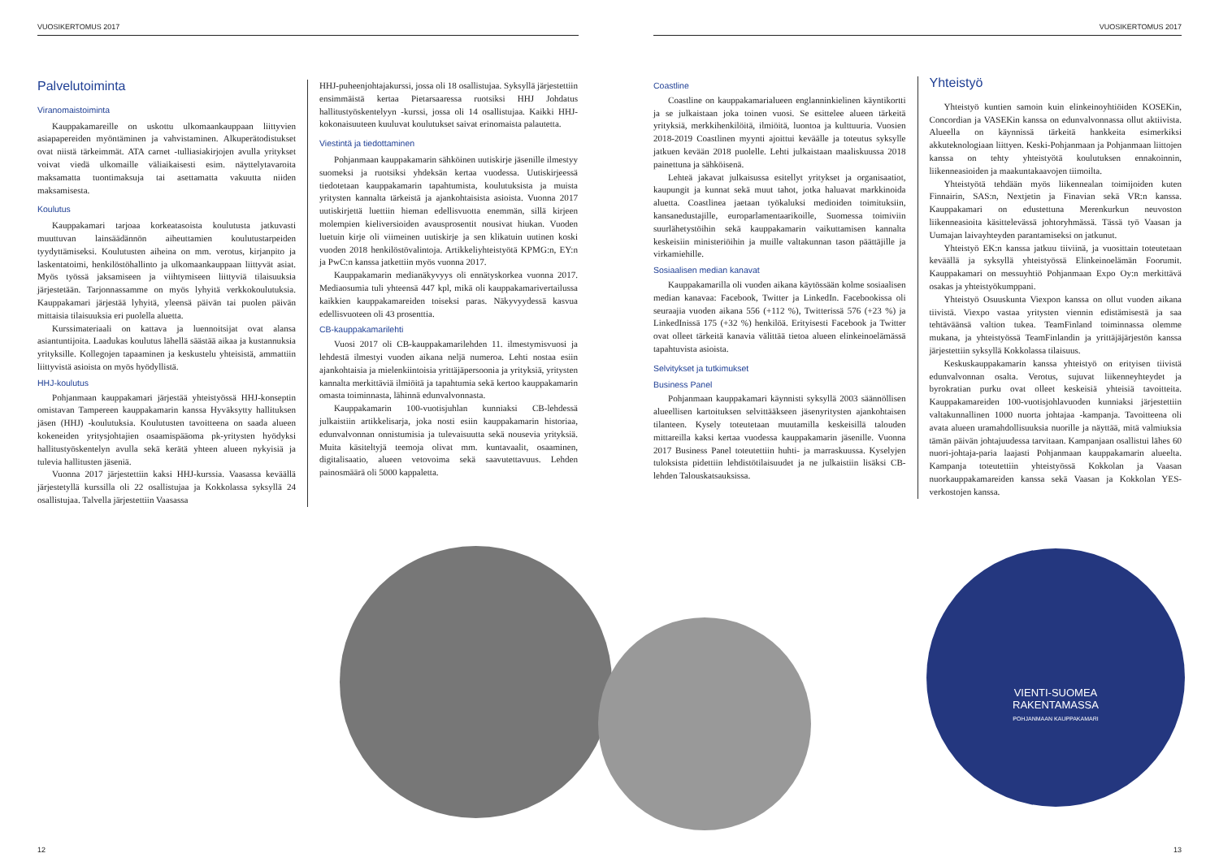VUOSIKERTOMUS 2017
Palvelutoiminta
Viranomaistoiminta
Kauppakamareille on uskottu ulkomaankauppaan liittyvien asiapapereiden myöntäminen ja vahvistaminen. Alkuperätodistukset ovat niistä tärkeimmät. ATA carnet -tulliasiakirjojen avulla yritykset voivat viedä ulkomaille väliaikaisesti esim. näyttelytavaroita maksamatta tuontimaksuja tai asettamatta vakuutta niiden maksamisesta.
Koulutus
Kauppakamari tarjoaa korkeatasoista koulutusta jatkuvasti muuttuvan lainsäädännön aiheuttamien koulutustarpeiden tyydyttämiseksi. Koulutusten aiheina on mm. verotus, kirjanpito ja laskentatoimi, henkilöstöhallinto ja ulkomaankauppaan liittyvät asiat. Myös työssä jaksamiseen ja viihtymiseen liittyviä tilaisuuksia järjestetään. Tarjonnassamme on myös lyhyitä verkkokoulutuksia. Kauppakamari järjestää lyhyitä, yleensä päivän tai puolen päivän mittaisia tilaisuuksia eri puolella aluetta.
Kurssimateriaali on kattava ja luennoitsijat ovat alansa asiantuntijoita. Laadukas koulutus lähellä säästää aikaa ja kustannuksia yrityksille. Kollegojen tapaaminen ja keskustelu yhteisistä, ammattiin liittyvistä asioista on myös hyödyllistä.
HHJ-koulutus
Pohjanmaan kauppakamari järjestää yhteistyössä HHJ-konseptin omistavan Tampereen kauppakamarin kanssa Hyväksytty hallituksen jäsen (HHJ) -koulutuksia. Koulutusten tavoitteena on saada alueen kokeneiden yritysjohtajien osaamispääoma pk-yritysten hyödyksi hallitustyöskentelyn avulla sekä kerätä yhteen alueen nykyisiä ja tulevia hallitusten jäseniä.
Vuonna 2017 järjestettiin kaksi HHJ-kurssia. Vaasassa keväällä järjestetyllä kurssilla oli 22 osallistujaa ja Kokkolassa syksyllä 24 osallistujaa. Talvella järjestettiin Vaasassa
HHJ-puheenjohtajakurssi, jossa oli 18 osallistujaa. Syksyllä järjestettiin ensimmäistä kertaa Pietarsaaressa ruotsiksi HHJ Johdatus hallitustyöskentelyyn -kurssi, jossa oli 14 osallistujaa. Kaikki HHJ-kokonaisuuteen kuuluvat koulutukset saivat erinomaista palautetta.
Viestintä ja tiedottaminen
Pohjanmaan kauppakamarin sähköinen uutiskirje jäsenille ilmestyy suomeksi ja ruotsiksi yhdeksän kertaa vuodessa. Uutiskirjeessä tiedotetaan kauppakamarin tapahtumista, koulutuksista ja muista yritysten kannalta tärkeistä ja ajankohtaisista asioista. Vuonna 2017 uutiskirjettä luettiin hieman edellisvuotta enemmän, sillä kirjeen molempien kieliversioiden avausprosentit nousivat hiukan. Vuoden luetuin kirje oli viimeinen uutiskirje ja sen klikatuin uutinen koski vuoden 2018 henkilöstövalintoja. Artikkeliyhteistyötä KPMG:n, EY:n ja PwC:n kanssa jatkettiin myös vuonna 2017.
Kauppakamarin medianäkyvyys oli ennätyskorkea vuonna 2017. Mediaosumia tuli yhteensä 447 kpl, mikä oli kauppakamarivertailussa kaikkien kauppakamareiden toiseksi paras. Näkyvyydessä kasvua edellisvuoteen oli 43 prosenttia.
CB-kauppakamarilehti
Vuosi 2017 oli CB-kauppakamarilehden 11. ilmestymisvuosi ja lehdestä ilmestyi vuoden aikana neljä numeroa. Lehti nostaa esiin ajankohtaisia ja mielenkiintoisia yrittäjäpersoonia ja yrityksiä, yritysten kannalta merkittäviä ilmiöitä ja tapahtumia sekä kertoo kauppakamarin omasta toiminnasta, lähinnä edunvalvonnasta.
Kauppakamarin 100-vuotisjuhlan kunniaksi CB-lehdessä julkaistiin artikkelisarja, joka nosti esiin kauppakamarin historiaa, edunvalvonnan onnistumisia ja tulevaisuutta sekä nousevia yrityksiä. Muita käsiteltyjä teemoja olivat mm. kuntavaalit, osaaminen, digitalisaatio, alueen vetovoima sekä saavutettavuus. Lehden painosmäärä oli 5000 kappaletta.
12
VUOSIKERTOMUS 2017
Coastline
Coastline on kauppakamarialueen englanninkielinen käyntikortti ja se julkaistaan joka toinen vuosi. Se esittelee alueen tärkeitä yrityksiä, merkkihenkilöitä, ilmiöitä, luontoa ja kulttuuria. Vuosien 2018-2019 Coastlinen myynti ajoittui keväälle ja toteutus syksylle jatkuen kevään 2018 puolelle. Lehti julkaistaan maaliskuussa 2018 painettuna ja sähköisenä.
Lehteä jakavat julkaisussa esitellyt yritykset ja organisaatiot, kaupungit ja kunnat sekä muut tahot, jotka haluavat markkinoida aluetta. Coastlinea jaetaan työkaluksi medioiden toimituksiin, kansanedustajille, europarlamentaarikoille, Suomessa toimiviin suurlähetystöihin sekä kauppakamarin vaikuttamisen kannalta keskeisiin ministeriöihin ja muille valtakunnan tason päättäjille ja virkamiehille.
Sosiaalisen median kanavat
Kauppakamarilla oli vuoden aikana käytössään kolme sosiaalisen median kanavaa: Facebook, Twitter ja LinkedIn. Facebookissa oli seuraajia vuoden aikana 556 (+112 %), Twitterissä 576 (+23 %) ja LinkedInissä 175 (+32 %) henkilöä. Erityisesti Facebook ja Twitter ovat olleet tärkeitä kanavia välittää tietoa alueen elinkeinoelämässä tapahtuvista asioista.
Selvitykset ja tutkimukset
Business Panel
Pohjanmaan kauppakamari käynnisti syksyllä 2003 säännöllisen alueellisen kartoituksen selvittääkseen jäsenyritysten ajankohtaisen tilanteen. Kysely toteutetaan muutamilla keskeisillä talouden mittareilla kaksi kertaa vuodessa kauppakamarin jäsenille. Vuonna 2017 Business Panel toteutettiin huhti- ja marraskuussa. Kyselyjen tuloksista pidettiin lehdistötilaisuudet ja ne julkaistiin lisäksi CB-lehden Talouskatsauksissa.
Yhteistyö
Yhteistyö kuntien samoin kuin elinkeinoyhtiöiden KOSEKin, Concordian ja VASEKin kanssa on edunvalvonnassa ollut aktiivista. Alueella on käynnissä tärkeitä hankkeita esimerkiksi akkuteknologiaan liittyen. Keski-Pohjanmaan ja Pohjanmaan liittojen kanssa on tehty yhteistyötä koulutuksen ennakoinnin, liikenneasioiden ja maakuntakaavojen tiimoilta.
Yhteistyötä tehdään myös liikennealan toimijoiden kuten Finnairin, SAS:n, Nextjetin ja Finavian sekä VR:n kanssa. Kauppakamari on edustettuna Merenkurkun neuvoston liikenneasioita käsittelevässä johtoryhmässä. Tässä työ Vaasan ja Uumajan laivayhteyden parantamiseksi on jatkunut.
Yhteistyö EK:n kanssa jatkuu tiiviinä, ja vuosittain toteutetaan keväällä ja syksyllä yhteistyössä Elinkeinoelämän Foorumit. Kauppakamari on messuyhtiö Pohjanmaan Expo Oy:n merkittävä osakas ja yhteistyökumppani.
Yhteistyö Osuuskunta Viexpon kanssa on ollut vuoden aikana tiivistä. Viexpo vastaa yritysten viennin edistämisestä ja saa tehtäväänsä valtion tukea. TeamFinland toiminnassa olemme mukana, ja yhteistyössä TeamFinlandin ja yrittäjäjärjestön kanssa järjestettiin syksyllä Kokkolassa tilaisuus.
Keskuskauppakamarin kanssa yhteistyö on erityisen tiivistä edunvalvonnan osalta. Verotus, sujuvat liikenneyhteydet ja byrokratian purku ovat olleet keskeisiä yhteisiä tavoitteita. Kauppakamareiden 100-vuotisjohlavuoden kunniaksi järjestettiin valtakunnallinen 1000 nuorta johtajaa -kampanja. Tavoitteena oli avata alueen uramahdollisuuksia nuorille ja näyttää, mitä valmiuksia tämän päivän johtajuudessa tarvitaan. Kampanjaan osallistui lähes 60 nuori-johtaja-paria laajasti Pohjanmaan kauppakamarin alueelta. Kampanja toteutettiin yhteistyössä Kokkolan ja Vaasan nuorkauppakamareiden kanssa sekä Vaasan ja Kokkolan YES-verkostojen kanssa.
VIENTI-SUOMEA
RAKENTAMASSA
POHJANMAAN KAUPPAKAMARI
13